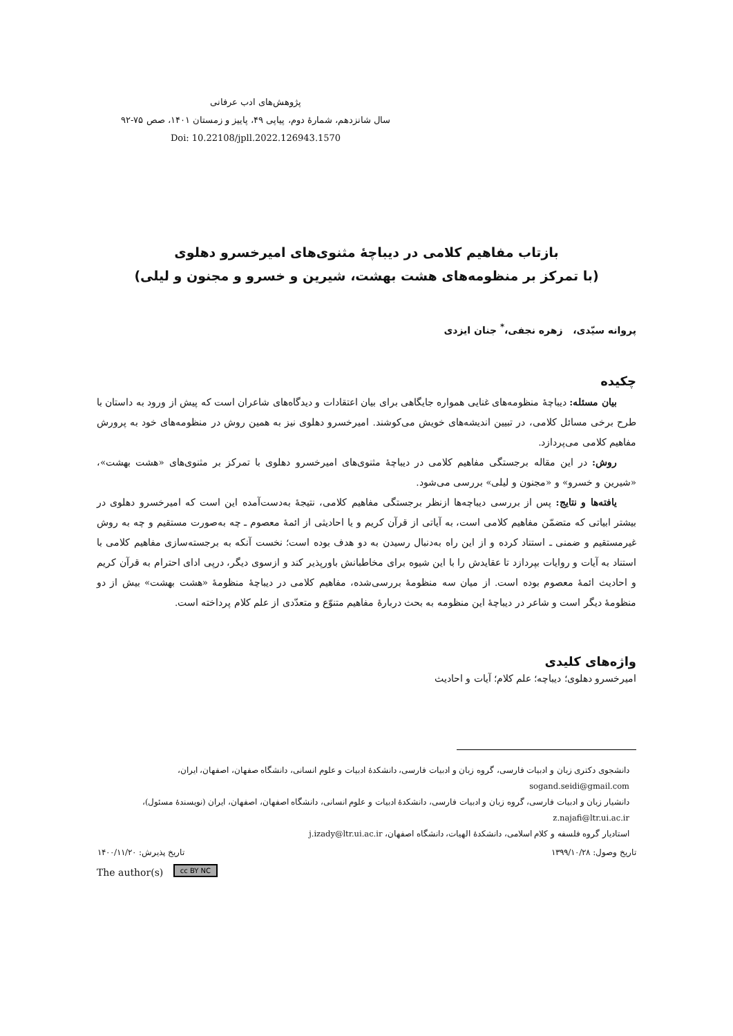پژوهش‌های ادب عرفانی
سال شانزدهم، شمارۀ دوم، پیاپی ۴۹، پاییز و زمستان ۱۴۰۱، صص ۷۵-۹۲
Doi: 10.22108/jpll.2022.126943.1570
بازتاب مفاهیم کلامی در دیباچۀ مثنوی‌های امیرخسرو دهلوی
(با تمرکز بر منظومه‌های هشت بهشت، شیرین و خسرو و مجنون و لیلی)
پروانه سیّدی، زهره نجفی،<sup>*</sup> جنان ایزدی
چکیده
بیان مسئله: دیباچۀ منظومه‌های غنایی همواره جایگاهی برای بیان اعتقادات و دیدگاه‌های شاعران است که پیش از ورود به داستان با طرح برخی مسائل کلامی، در تبیین اندیشه‌های خویش می‌کوشند. امیرخسرو دهلوی نیز به همین روش در منظومه‌های خود به پرورش مفاهیم کلامی می‌پردازد.
روش: در این مقاله برجستگی مفاهیم کلامی در دیباچۀ مثنوی‌های امیرخسرو دهلوی با تمرکز بر مثنوی‌های «هشت بهشت»، «شیرین و خسرو» و «مجنون و لیلی» بررسی می‌شود.
یافته‌ها و نتایج: پس از بررسی دیباچه‌ها ازنظر برجستگی مفاهیم کلامی، نتیجۀ به‌دست‌آمده این است که امیرخسرو دهلوی در بیشتر ابیاتی که متضمّن مفاهیم کلامی است، به آیاتی از قرآن کریم و یا احادیثی از ائمۀ معصوم ـ چه به‌صورت مستقیم و چه به روش غیرمستقیم و ضمنی ـ استناد کرده و از این راه به‌دنبال رسیدن به دو هدف بوده است؛ نخست آنکه به برجسته‌سازی مفاهیم کلامی با استناد به آیات و روایات بپردازد تا عقایدش را با این شیوه برای مخاطبانش باورپذیر کند و ازسوی دیگر، درپی ادای احترام به قرآن کریم و احادیث ائمۀ معصوم بوده است. از میان سه منظومۀ بررسی‌شده، مفاهیم کلامی در دیباچۀ منظومۀ «هشت بهشت» بیش از دو منظومۀ دیگر است و شاعر در دیباچۀ این منظومه به بحث دربارۀ مفاهیم متنوّع و متعدّدی از علم کلام پرداخته است.
واژه‌های کلیدی
امیرخسرو دهلوی؛ دیباچه؛ علم کلام؛ آیات و احادیث
دانشجوی دکتری زبان و ادبیات فارسی، گروه زبان و ادبیات فارسی، دانشکدۀ ادبیات و علوم انسانی، دانشگاه صفهان، اصفهان، ایران، sogand.seidi@gmail.com
دانشیار زبان و ادبیات فارسی، گروه زبان و ادبیات فارسی، دانشکدۀ ادبیات و علوم انسانی، دانشگاه اصفهان، اصفهان، ایران (نویسندۀ مسئول)، z.najafi@ltr.ui.ac.ir
استادیار گروه فلسفه و کلام اسلامی، دانشکدۀ الهیات، دانشگاه اصفهان، j.izady@ltr.ui.ac.ir
تاریخ وصول: ۱۳۹۹/۱۰/۲۸ تاریخ پذیرش: ۱۴۰۰/۱۱/۲۰
The author(s) cc BY NC